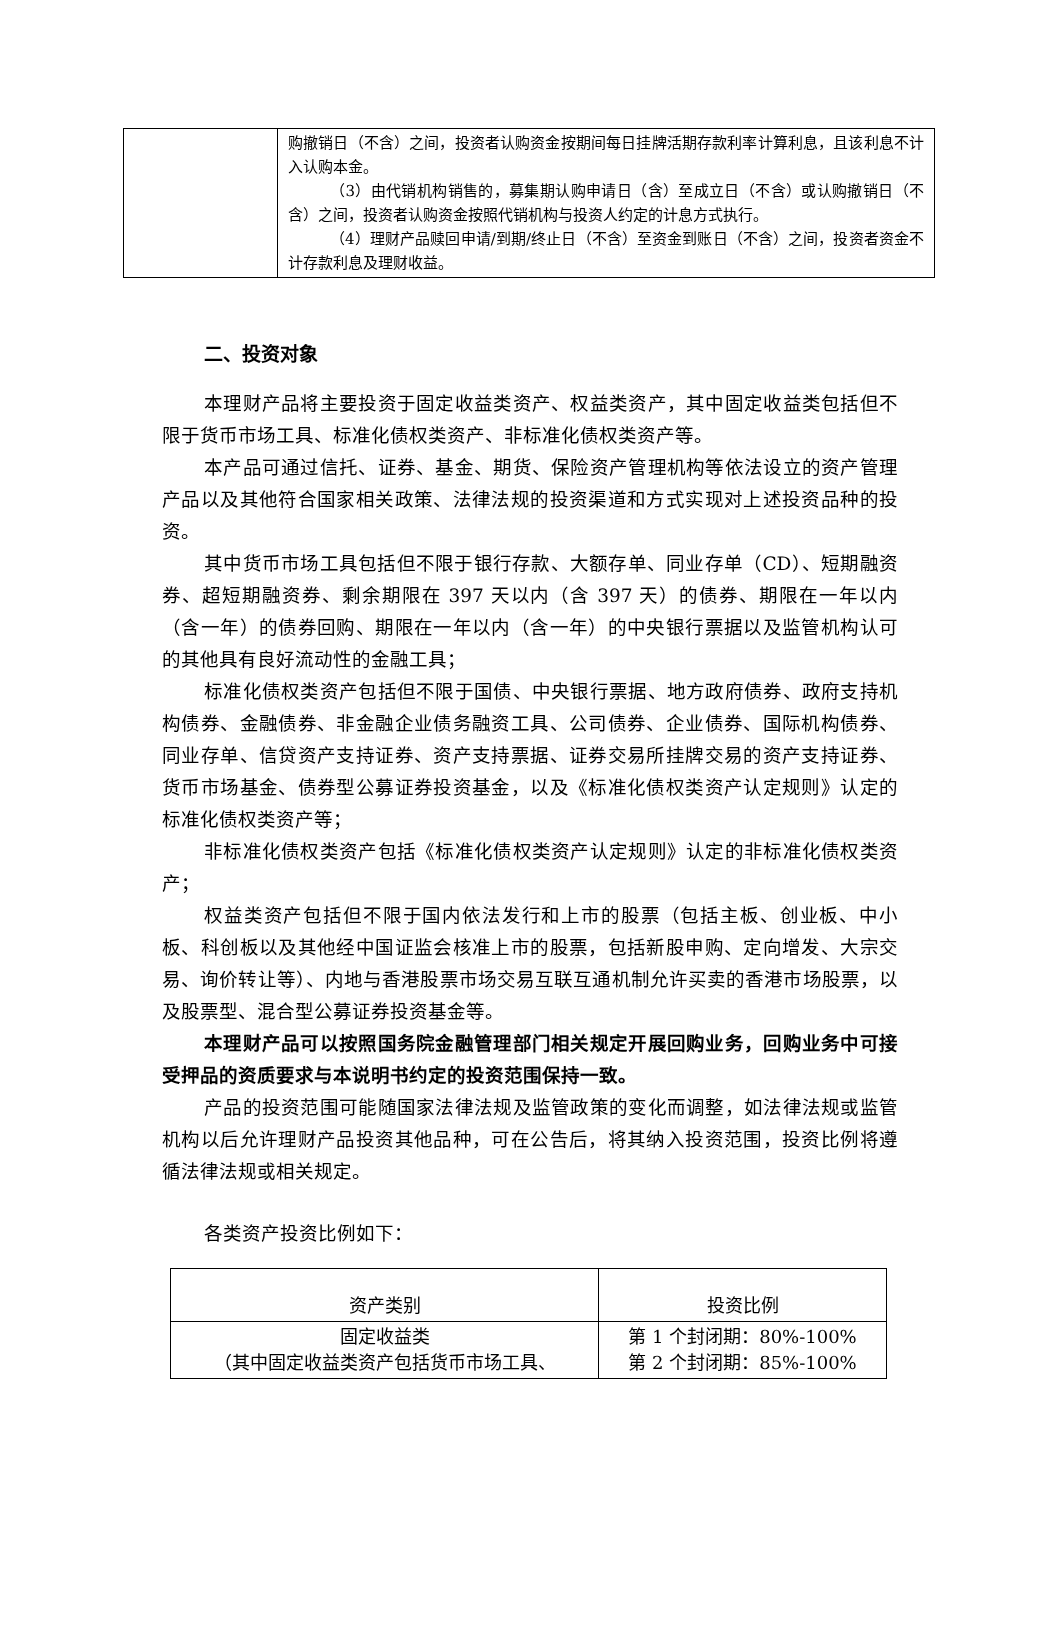| | 购撤销日（不含）之间，投资者认购资金按期间每日挂牌活期存款利率计算利息，且该利息不计入认购本金。 （3）由代销机构销售的，募集期认购申请日（含）至成立日（不含）或认购撤销日（不含）之间，投资者认购资金按照代销机构与投资人约定的计息方式执行。 （4）理财产品赎回申请/到期/终止日（不含）至资金到账日（不含）之间，投资者资金不计存款利息及理财收益。 |
二、投资对象
本理财产品将主要投资于固定收益类资产、权益类资产，其中固定收益类包括但不限于货币市场工具、标准化债权类资产、非标准化债权类资产等。
本产品可通过信托、证券、基金、期货、保险资产管理机构等依法设立的资产管理产品以及其他符合国家相关政策、法律法规的投资渠道和方式实现对上述投资品种的投资。
其中货币市场工具包括但不限于银行存款、大额存单、同业存单（CD）、短期融资券、超短期融资券、剩余期限在 397 天以内（含 397 天）的债券、期限在一年以内（含一年）的债券回购、期限在一年以内（含一年）的中央银行票据以及监管机构认可的其他具有良好流动性的金融工具；
标准化债权类资产包括但不限于国债、中央银行票据、地方政府债券、政府支持机构债券、金融债券、非金融企业债务融资工具、公司债券、企业债券、国际机构债券、同业存单、信贷资产支持证券、资产支持票据、证券交易所挂牌交易的资产支持证券、货币市场基金、债券型公募证券投资基金，以及《标准化债权类资产认定规则》认定的标准化债权类资产等；
非标准化债权类资产包括《标准化债权类资产认定规则》认定的非标准化债权类资产；
权益类资产包括但不限于国内依法发行和上市的股票（包括主板、创业板、中小板、科创板以及其他经中国证监会核准上市的股票，包括新股申购、定向增发、大宗交易、询价转让等）、内地与香港股票市场交易互联互通机制允许买卖的香港市场股票，以及股票型、混合型公募证券投资基金等。
本理财产品可以按照国务院金融管理部门相关规定开展回购业务，回购业务中可接受押品的资质要求与本说明书约定的投资范围保持一致。
产品的投资范围可能随国家法律法规及监管政策的变化而调整，如法律法规或监管机构以后允许理财产品投资其他品种，可在公告后，将其纳入投资范围，投资比例将遵循法律法规或相关规定。
各类资产投资比例如下：
| 资产类别 | 投资比例 |
| --- | --- |
| 固定收益类 （其中固定收益类资产包括货币市场工具、 | 第 1 个封闭期：80%-100% 第 2 个封闭期：85%-100% |